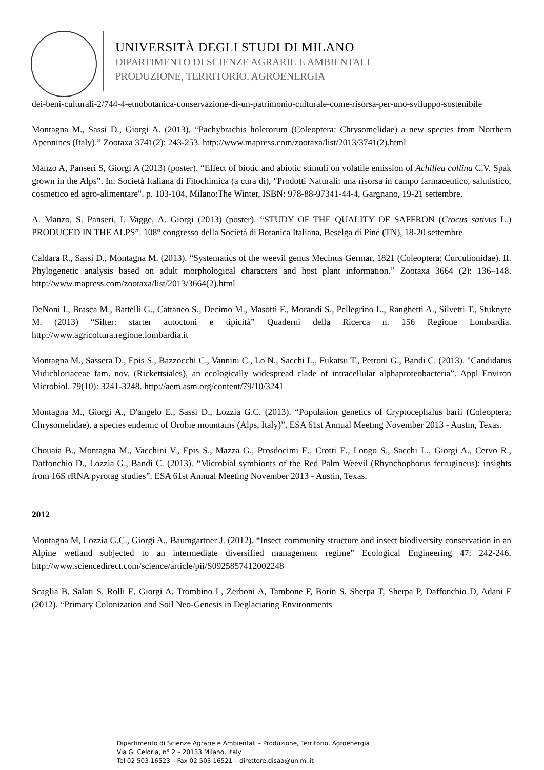UNIVERSITÀ DEGLI STUDI DI MILANO
DIPARTIMENTO DI SCIENZE AGRARIE E AMBIENTALI
PRODUZIONE, TERRITORIO, AGROENERGIA
dei-beni-culturali-2/744-4-etnobotanica-conservazione-di-un-patrimonio-culturale-come-risorsa-per-uno-sviluppo-sostenibile
Montagna M., Sassi D., Giorgi A. (2013). “Pachybrachis holerorum (Coleoptera: Chrysomelidae) a new species from Northern Apennines (Italy).” Zootaxa 3741(2): 243-253. http://www.mapress.com/zootaxa/list/2013/3741(2).html
Manzo A, Panseri S, Giorgi A (2013) (poster). “Effect of biotic and abiotic stimuli on volatile emission of Achillea collina C.V. Spak grown in the Alps”. In: Società Italiana di Fitochimica (a cura di), "Prodotti Naturali: una risorsa in campo farmaceutico, salutistico, cosmetico ed agro-alimentare". p. 103-104, Milano:The Winter, ISBN: 978-88-97341-44-4, Gargnano, 19-21 settembre.
A. Manzo, S. Panseri, I. Vagge, A. Giorgi (2013) (poster). “STUDY OF THE QUALITY OF SAFFRON (Crocus sativus L.) PRODUCED IN THE ALPS”. 108° congresso della Società di Botanica Italiana, Beselga di Piné (TN), 18-20 settembre
Caldara R., Sassi D., Montagna M. (2013). “Systematics of the weevil genus Mecinus Germar, 1821 (Coleoptera: Curculionidae). II. Phylogenetic analysis based on adult morphological characters and host plant information.” Zootaxa 3664 (2): 136–148. http://www.mapress.com/zootaxa/list/2013/3664(2).html
DeNoni I., Brasca M., Battelli G., Cattaneo S., Decimo M., Masotti F., Morandi S., Pellegrino L., Ranghetti A., Silvetti T., Stuknyte M. (2013) “Silter: starter autoctoni e tipicità” Quaderni della Ricerca n. 156 Regione Lombardia. http://www.agricoltura.regione.lombardia.it
Montagna M., Sassera D., Epis S., Bazzocchi C., Vannini C., Lo N., Sacchi L., Fukatsu T., Petroni G., Bandi C. (2013). "Candidatus Midichloriaceae fam. nov. (Rickettsiales), an ecologically widespread clade of intracellular alphaproteobacteria”. Appl Environ Microbiol. 79(10): 3241-3248. http://aem.asm.org/content/79/10/3241
Montagna M., Giorgi A., D'angelo E., Sassi D., Lozzia G.C. (2013). “Population genetics of Cryptocephalus barii (Coleoptera; Chrysomelidae), a species endemic of Orobie mountains (Alps, Italy)”. ESA 61st Annual Meeting November 2013 - Austin, Texas.
Chouaia B., Montagna M., Vacchini V., Epis S., Mazza G., Prosdocimi E., Crotti E., Longo S., Sacchi L., Giorgi A., Cervo R., Daffonchio D., Lozzia G., Bandi C. (2013). “Microbial symbionts of the Red Palm Weevil (Rhynchophorus ferrugineus): insights from 16S rRNA pyrotag studies”. ESA 61st Annual Meeting November 2013 - Austin, Texas.
2012
Montagna M, Lozzia G.C., Giorgi A., Baumgartner J. (2012). “Insect community structure and insect biodiversity conservation in an Alpine wetland subjected to an intermediate diversified management regime” Ecological Engineering 47: 242-246. http://www.sciencedirect.com/science/article/pii/S0925857412002248
Scaglia B, Salati S, Rolli E, Giorgi A, Trombino L, Zerboni A, Tambone F, Borin S, Sherpa T, Sherpa P, Daffonchio D, Adani F (2012). “Primary Colonization and Soil Neo-Genesis in Deglaciating Environments
Dipartimento di Scienze Agrarie e Ambientali – Produzione, Territorio, Agroenergia
Via G. Celoria, n° 2 – 20133 Milano, Italy
Tel 02 503 16523 – Fax 02 503 16521 – direttore.disaa@unimi.it